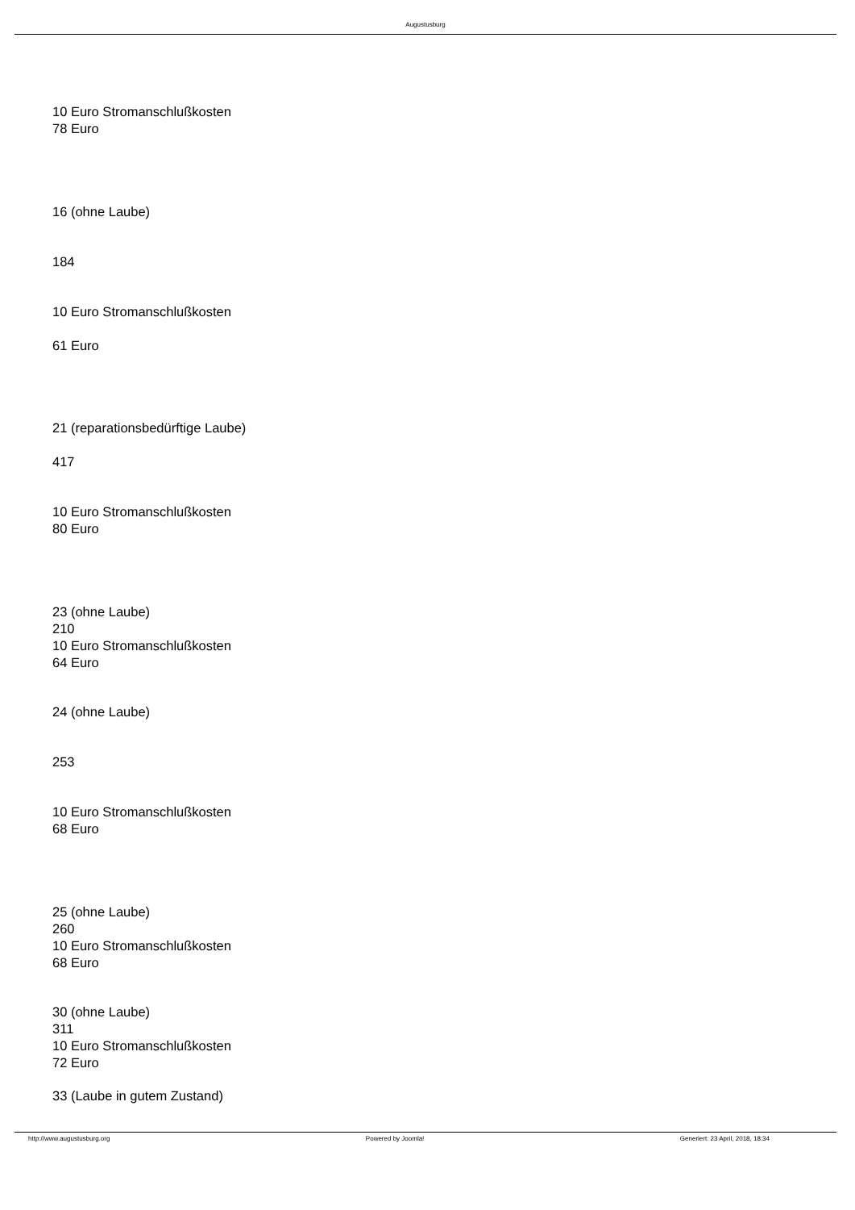Augustusburg
10 Euro Stromanschlußkosten
78 Euro
16 (ohne Laube)
184
10 Euro Stromanschlußkosten
61 Euro
21 (reparationsbedürftige Laube)
417
10 Euro Stromanschlußkosten
80 Euro
23 (ohne Laube)
210
10 Euro Stromanschlußkosten
64 Euro
24 (ohne Laube)
253
10 Euro Stromanschlußkosten
68 Euro
25 (ohne Laube)
260
10 Euro Stromanschlußkosten
68 Euro
30 (ohne Laube)
311
10 Euro Stromanschlußkosten
72 Euro
33 (Laube in gutem Zustand)
http://www.augustusburg.org Powered by Joomla! Generiert: 23 April, 2018, 18:34